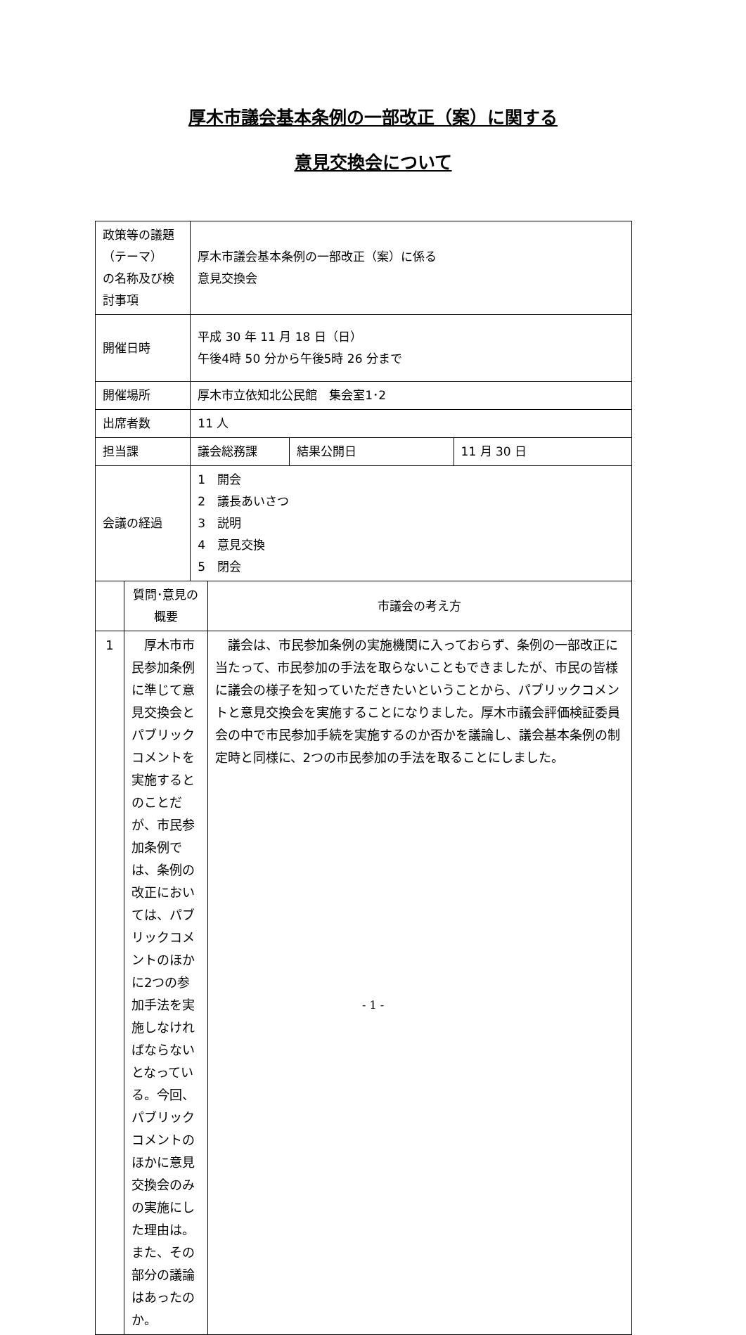厚木市議会基本条例の一部改正（案）に関する
意見交換会について
| 政策等の議題（テーマ） の名称及び検討事項 | | 厚木市議会基本条例の一部改正（案）に係る 意見交換会 | | | |
| 開催日時 | | 平成 30 年 11 月 18 日（日） 午後4時 50 分から午後5時 26 分まで | | | |
| 開催場所 | | 厚木市立依知北公民館 集会室1･2 | | | |
| 出席者数 | | 11 人 | | | |
| 担当課 | | 議会総務課 | | 結果公開日 | 11 月 30 日 |
| 会議の経過 | | 1 開会 2 議長あいさつ 3 説明 4 意見交換 5 閉会 | | | |
| | 質問･意見の概要 | | 市議会の考え方 | | |
| 1 | 厚木市市民参加条例に準じて意見交換会とパブリックコメントを実施するとのことだが、市民参加条例では、条例の改正においては、パブリックコメントのほかに2つの参加手法を実施しなければならないとなっている。今回、パブリックコメントのほかに意見交換会のみの実施にした理由は。また、その部分の議論はあったのか。 | | 議会は、市民参加条例の実施機関に入っておらず、条例の一部改正に当たって、市民参加の手法を取らないこともできましたが、市民の皆様に議会の様子を知っていただきたいということから、パブリックコメントと意見交換会を実施することになりました。厚木市議会評価検証委員会の中で市民参加手続を実施するのか否かを議論し、議会基本条例の制定時と同様に、2つの市民参加の手法を取ることにしました。 | | |
- 1 -